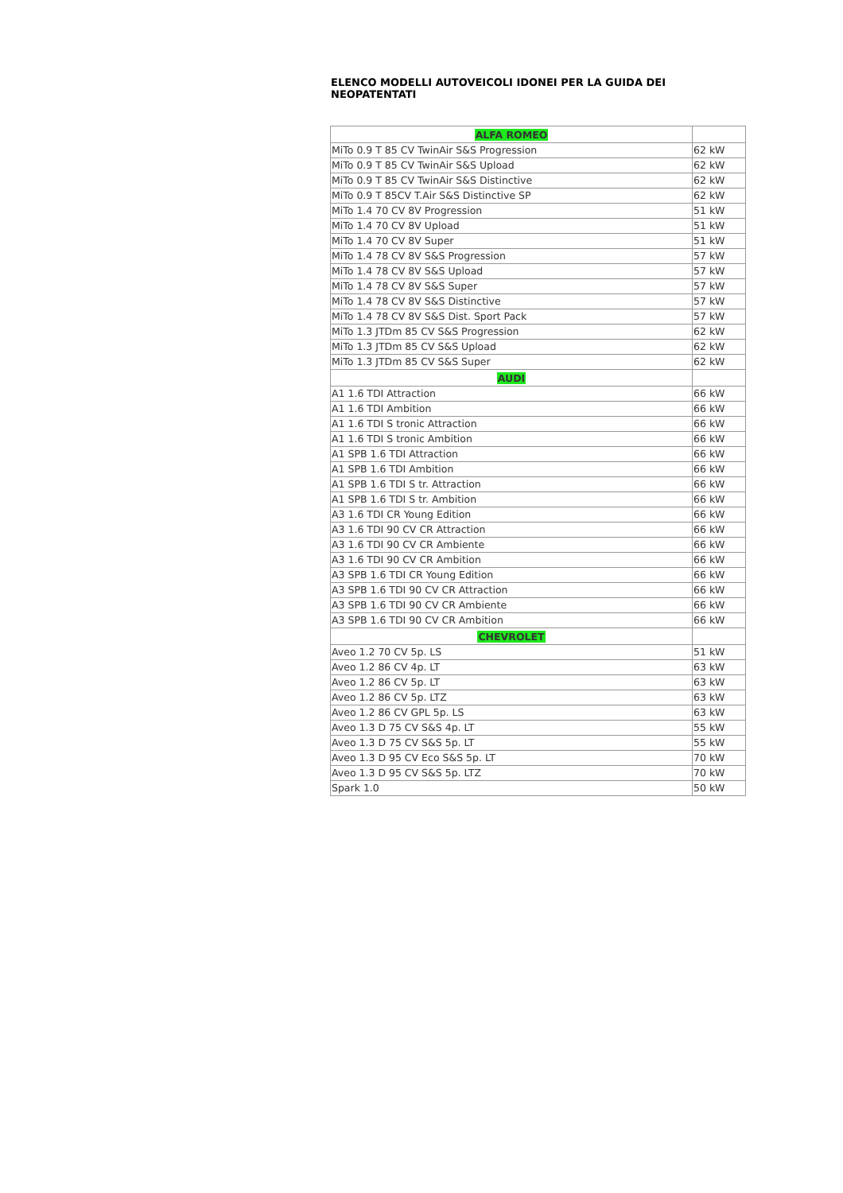ELENCO MODELLI AUTOVEICOLI IDONEI PER LA GUIDA DEI NEOPATENTATI
| ALFA ROMEO | |
| --- | --- |
| MiTo 0.9 T 85 CV TwinAir S&S Progression | 62 kW |
| MiTo 0.9 T 85 CV TwinAir S&S Upload | 62 kW |
| MiTo 0.9 T 85 CV TwinAir S&S Distinctive | 62 kW |
| MiTo 0.9 T 85CV T.Air S&S Distinctive SP | 62 kW |
| MiTo 1.4 70 CV 8V Progression | 51 kW |
| MiTo 1.4 70 CV 8V Upload | 51 kW |
| MiTo 1.4 70 CV 8V Super | 51 kW |
| MiTo 1.4 78 CV 8V S&S Progression | 57 kW |
| MiTo 1.4 78 CV 8V S&S Upload | 57 kW |
| MiTo 1.4 78 CV 8V S&S Super | 57 kW |
| MiTo 1.4 78 CV 8V S&S Distinctive | 57 kW |
| MiTo 1.4 78 CV 8V S&S Dist. Sport Pack | 57 kW |
| MiTo 1.3 JTDm 85 CV S&S Progression | 62 kW |
| MiTo 1.3 JTDm 85 CV S&S Upload | 62 kW |
| MiTo 1.3 JTDm 85 CV S&S Super | 62 kW |
| AUDI | |
| A1 1.6 TDI Attraction | 66 kW |
| A1 1.6 TDI Ambition | 66 kW |
| A1 1.6 TDI S tronic Attraction | 66 kW |
| A1 1.6 TDI S tronic Ambition | 66 kW |
| A1 SPB 1.6 TDI Attraction | 66 kW |
| A1 SPB 1.6 TDI Ambition | 66 kW |
| A1 SPB 1.6 TDI S tr. Attraction | 66 kW |
| A1 SPB 1.6 TDI S tr. Ambition | 66 kW |
| A3 1.6 TDI CR Young Edition | 66 kW |
| A3 1.6 TDI 90 CV CR Attraction | 66 kW |
| A3 1.6 TDI 90 CV CR Ambiente | 66 kW |
| A3 1.6 TDI 90 CV CR Ambition | 66 kW |
| A3 SPB 1.6 TDI CR Young Edition | 66 kW |
| A3 SPB 1.6 TDI 90 CV CR Attraction | 66 kW |
| A3 SPB 1.6 TDI 90 CV CR Ambiente | 66 kW |
| A3 SPB 1.6 TDI 90 CV CR Ambition | 66 kW |
| CHEVROLET | |
| Aveo 1.2 70 CV 5p. LS | 51 kW |
| Aveo 1.2 86 CV 4p. LT | 63 kW |
| Aveo 1.2 86 CV 5p. LT | 63 kW |
| Aveo 1.2 86 CV 5p. LTZ | 63 kW |
| Aveo 1.2 86 CV GPL 5p. LS | 63 kW |
| Aveo 1.3 D 75 CV S&S 4p. LT | 55 kW |
| Aveo 1.3 D 75 CV S&S 5p. LT | 55 kW |
| Aveo 1.3 D 95 CV Eco S&S 5p. LT | 70 kW |
| Aveo 1.3 D 95 CV S&S 5p. LTZ | 70 kW |
| Spark 1.0 | 50 kW |